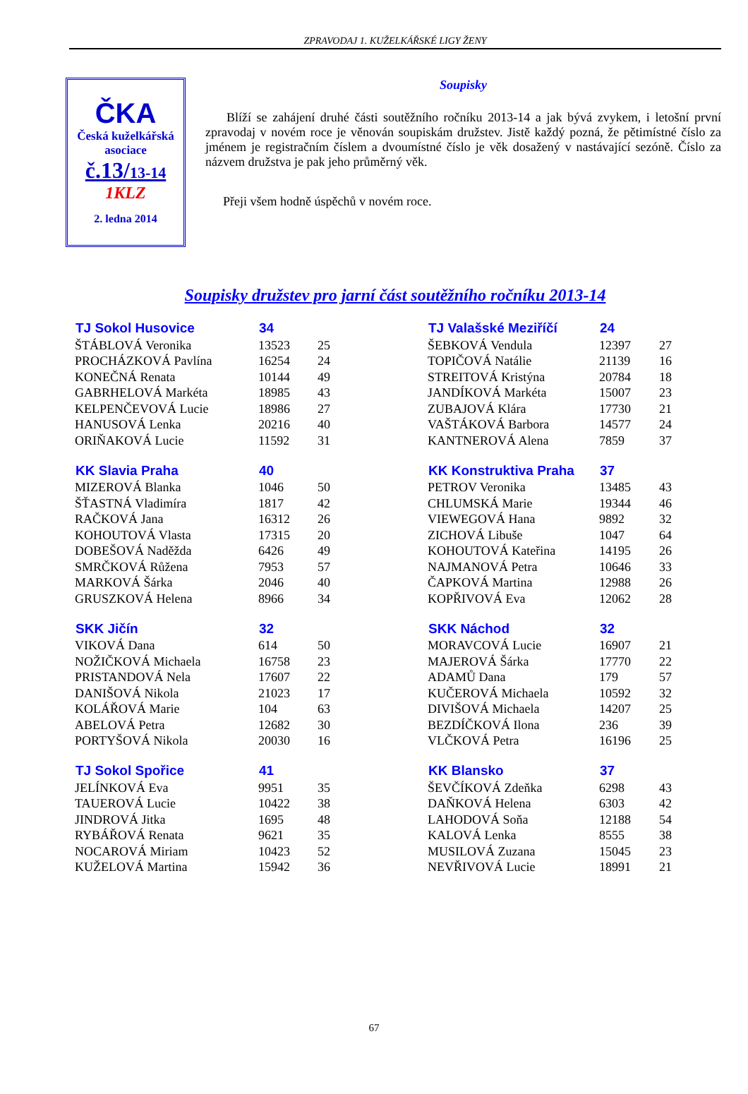ZPRAVODAJ 1. KUŽELKÁŘSKÉ LIGY ŽENY
ČKA
Česká kuželkářská
asociace
č.13/13-14
1KLZ
2. ledna 2014
Soupisky
Blíží se zahájení druhé části soutěžního ročníku 2013-14 a jak bývá zvykem, i letošní první zpravodaj v novém roce je věnován soupiskám družstev. Jistě každý pozná, že pětimístné číslo za jménem je registračním číslem a dvoumístné číslo je věk dosažený v nastávající sezóně. Číslo za názvem družstva je pak jeho průměrný věk.
Přeji všem hodně úspěchů v novém roce.
Soupisky družstev pro jarní část soutěžního ročníku 2013-14
| TJ Sokol Husovice | 34 | |
| --- | --- | --- |
| ŠTÁBLOVÁ Veronika | 13523 | 25 |
| PROCHÁZKOVÁ Pavlína | 16254 | 24 |
| KONEČNÁ Renata | 10144 | 49 |
| GABRHELOVÁ Markéta | 18985 | 43 |
| KELPENČEVOVÁ Lucie | 18986 | 27 |
| HANUSOVÁ Lenka | 20216 | 40 |
| ORIŇAKOVÁ Lucie | 11592 | 31 |
| KK Slavia Praha | 40 | |
| --- | --- | --- |
| MIZEROVÁ Blanka | 1046 | 50 |
| ŠŤASTNÁ Vladimíra | 1817 | 42 |
| RAČKOVÁ Jana | 16312 | 26 |
| KOHOUTOVÁ Vlasta | 17315 | 20 |
| DOBEŠOVÁ Naděžda | 6426 | 49 |
| SMRČKOVÁ Růžena | 7953 | 57 |
| MARKOVÁ Šárka | 2046 | 40 |
| GRUSZKOVÁ Helena | 8966 | 34 |
| SKK Jičín | 32 | |
| --- | --- | --- |
| VIKOVÁ Dana | 614 | 50 |
| NOŽIČKOVÁ Michaela | 16758 | 23 |
| PRISTANDOVÁ Nela | 17607 | 22 |
| DANIŠOVÁ Nikola | 21023 | 17 |
| KOLÁŘOVÁ Marie | 104 | 63 |
| ABELOVÁ Petra | 12682 | 30 |
| PORTYŠOVÁ Nikola | 20030 | 16 |
| TJ Sokol Spořice | 41 | |
| --- | --- | --- |
| JELÍNKOVÁ Eva | 9951 | 35 |
| TAUEROVÁ Lucie | 10422 | 38 |
| JINDROVÁ Jitka | 1695 | 48 |
| RYBÁŘOVÁ Renata | 9621 | 35 |
| NOCAROVÁ Miriam | 10423 | 52 |
| KUŽELOVÁ Martina | 15942 | 36 |
| TJ Valašské Meziříčí | 24 | |
| --- | --- | --- |
| ŠEBKOVÁ Vendula | 12397 | 27 |
| TOPIČOVÁ Natálie | 21139 | 16 |
| STREITOVÁ Kristýna | 20784 | 18 |
| JANDÍKOVÁ Markéta | 15007 | 23 |
| ZUBAJOVÁ Klára | 17730 | 21 |
| VAŠTÁKOVÁ Barbora | 14577 | 24 |
| KANTNEROVÁ Alena | 7859 | 37 |
| KK Konstruktiva Praha | 37 | |
| --- | --- | --- |
| PETROV Veronika | 13485 | 43 |
| CHLUMSKÁ Marie | 19344 | 46 |
| VIEWEGOVÁ Hana | 9892 | 32 |
| ZICHOVÁ Libuše | 1047 | 64 |
| KOHOUTOVÁ Kateřina | 14195 | 26 |
| NAJMANOVÁ Petra | 10646 | 33 |
| ČAPKOVÁ Martina | 12988 | 26 |
| KOPŘIVOVÁ Eva | 12062 | 28 |
| SKK Náchod | 32 | |
| --- | --- | --- |
| MORAVCOVÁ Lucie | 16907 | 21 |
| MAJEROVÁ Šárka | 17770 | 22 |
| ADAMŮ Dana | 179 | 57 |
| KUČEROVÁ Michaela | 10592 | 32 |
| DIVIŠOVÁ Michaela | 14207 | 25 |
| BEZDÍČKOVÁ Ilona | 236 | 39 |
| VLČKOVÁ Petra | 16196 | 25 |
| KK Blansko | 37 | |
| --- | --- | --- |
| ŠEVČÍKOVÁ Zdeňka | 6298 | 43 |
| DAŇKOVÁ Helena | 6303 | 42 |
| LAHODOVÁ Soňa | 12188 | 54 |
| KALOVÁ Lenka | 8555 | 38 |
| MUSILOVÁ Zuzana | 15045 | 23 |
| NEVŘIVOVÁ Lucie | 18991 | 21 |
67